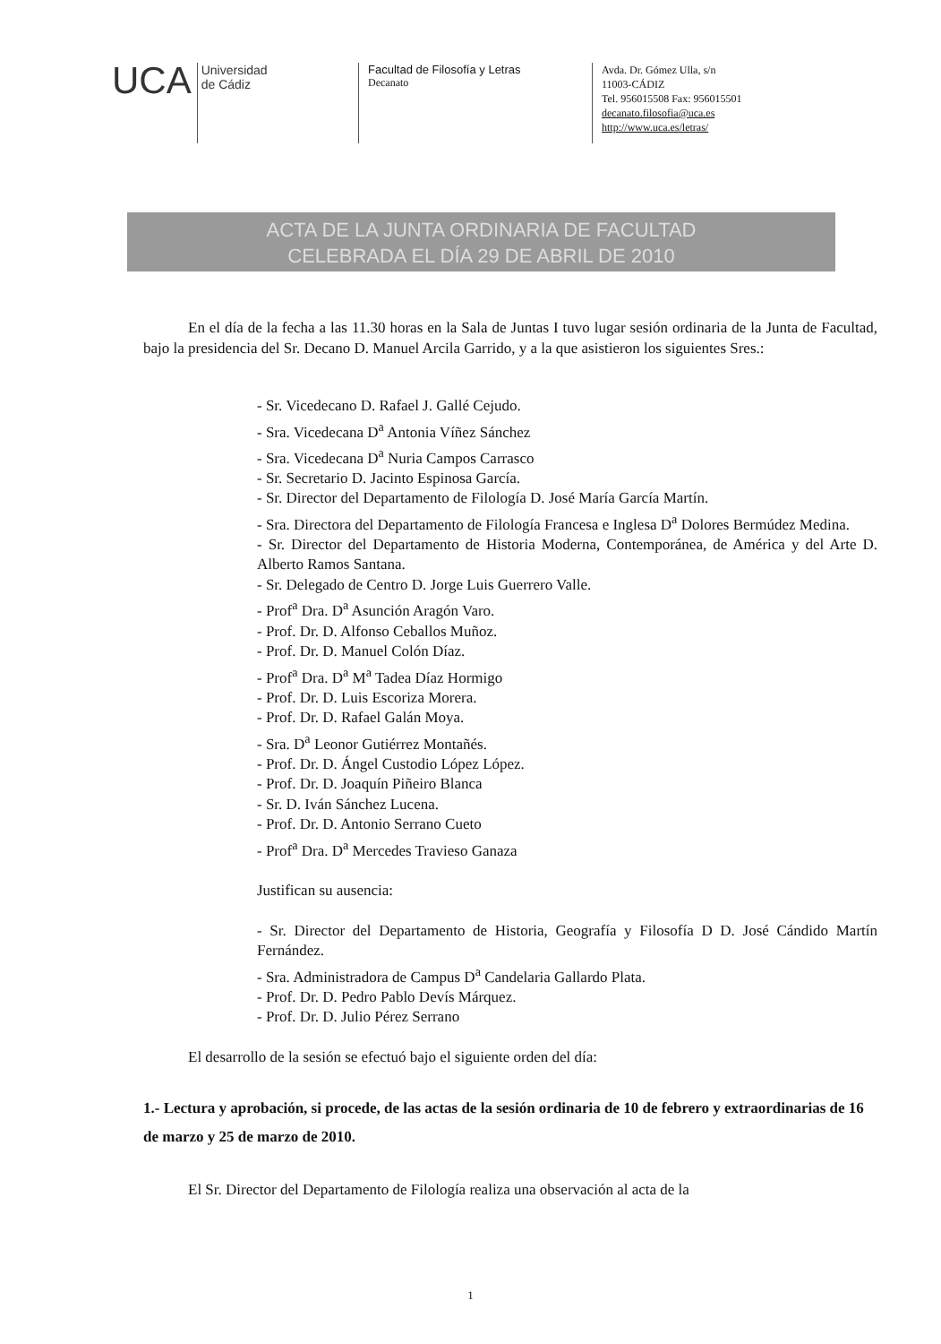UCA Universidad
de Cádiz
Facultad de Filosofía y Letras
Decanato
Avda. Dr. Gómez Ulla, s/n
11003-CÁDIZ
Tel. 956015508 Fax: 956015501
decanato.filosofia@uca.es
http://www.uca.es/letras/
ACTA DE LA JUNTA ORDINARIA DE FACULTAD
CELEBRADA EL DÍA 29 DE ABRIL DE 2010
En el día de la fecha a las 11.30 horas en la Sala de Juntas I tuvo lugar sesión ordinaria de la Junta de Facultad, bajo la presidencia del Sr. Decano D. Manuel Arcila Garrido, y a la que asistieron los siguientes Sres.:
- Sr. Vicedecano D. Rafael J. Gallé Cejudo.
- Sra. Vicedecana D<sup>a</sup> Antonia Víñez Sánchez
- Sra. Vicedecana D<sup>a</sup> Nuria Campos Carrasco
- Sr. Secretario D. Jacinto Espinosa García.
- Sr. Director del Departamento de Filología D. José María García Martín.
- Sra. Directora del Departamento de Filología Francesa e Inglesa D<sup>a</sup> Dolores Bermúdez Medina.
- Sr. Director del Departamento de Historia Moderna, Contemporánea, de América y del Arte D. Alberto Ramos Santana.
- Sr. Delegado de Centro D. Jorge Luis Guerrero Valle.
- Prof<sup>a</sup> Dra. D<sup>a</sup> Asunción Aragón Varo.
- Prof. Dr. D. Alfonso Ceballos Muñoz.
- Prof. Dr. D. Manuel Colón Díaz.
- Prof<sup>a</sup> Dra. D<sup>a</sup> M<sup>a</sup> Tadea Díaz Hormigo
- Prof. Dr. D. Luis Escoriza Morera.
- Prof. Dr. D. Rafael Galán Moya.
- Sra. D<sup>a</sup> Leonor Gutiérrez Montañés.
- Prof. Dr. D. Ángel Custodio López López.
- Prof. Dr. D. Joaquín Piñeiro Blanca
- Sr. D. Iván Sánchez Lucena.
- Prof. Dr. D. Antonio Serrano Cueto
- Prof<sup>a</sup> Dra. D<sup>a</sup> Mercedes Travieso Ganaza
Justifican su ausencia:
- Sr. Director del Departamento de Historia, Geografía y Filosofía D D. José Cándido Martín Fernández.
- Sra. Administradora de Campus D<sup>a</sup> Candelaria Gallardo Plata.
- Prof. Dr. D. Pedro Pablo Devís Márquez.
- Prof. Dr. D. Julio Pérez Serrano
El desarrollo de la sesión se efectuó bajo el siguiente orden del día:
1.- Lectura y aprobación, si procede, de las actas de la sesión ordinaria de 10 de febrero y extraordinarias de 16 de marzo y 25 de marzo de 2010.
El Sr. Director del Departamento de Filología realiza una observación al acta de la
1